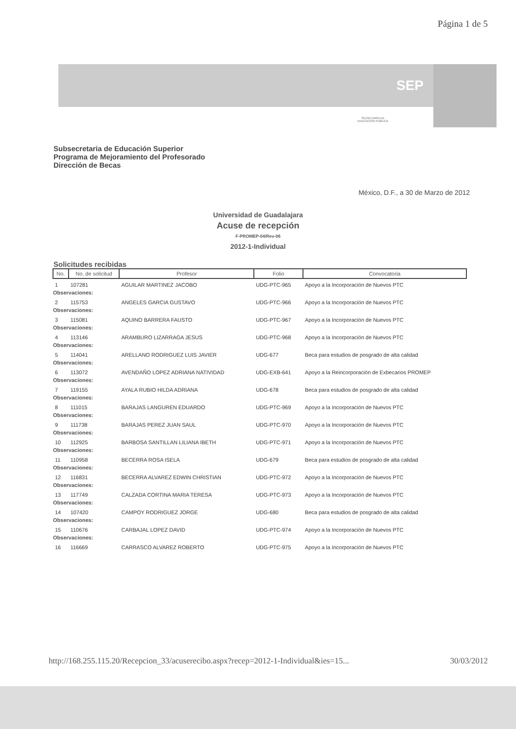Página 1 de 5
SEP
SECRETARÍA DE
EDUCACIÓN PÚBLICA
Subsecretaria de Educación Superior
Programa de Mejoramiento del Profesorado
Dirección de Becas
México, D.F., a 30 de Marzo de 2012
Universidad de Guadalajara
Acuse de recepción
F-PROMEP-04/Rev-06
2012-1-Individual
Solicitudes recibidas
| No. | No. de solicitud | Profesor | Folio | Convocatoria |
| --- | --- | --- | --- | --- |
| 1 | 107281 | AGUILAR MARTINEZ JACOBO | UDG-PTC-965 | Apoyo a la Incorporación de Nuevos PTC |
| Observaciones: | | | | |
| 2 | 115753 | ANGELES GARCIA GUSTAVO | UDG-PTC-966 | Apoyo a la Incorporación de Nuevos PTC |
| Observaciones: | | | | |
| 3 | 115081 | AQUINO BARRERA FAUSTO | UDG-PTC-967 | Apoyo a la Incorporación de Nuevos PTC |
| Observaciones: | | | | |
| 4 | 113146 | ARAMBURO LIZARRAGA JESUS | UDG-PTC-968 | Apoyo a la Incorporación de Nuevos PTC |
| Observaciones: | | | | |
| 5 | 114041 | ARELLANO RODRIGUEZ LUIS JAVIER | UDG-677 | Beca para estudios de posgrado de alta calidad |
| Observaciones: | | | | |
| 6 | 113072 | AVENDAÑO LOPEZ ADRIANA NATIVIDAD | UDG-EXB-641 | Apoyo a la Reincorporación de Exbecarios PROMEP |
| Observaciones: | | | | |
| 7 | 119155 | AYALA RUBIO HILDA ADRIANA | UDG-678 | Beca para estudios de posgrado de alta calidad |
| Observaciones: | | | | |
| 8 | 111015 | BARAJAS LANGUREN EDUARDO | UDG-PTC-969 | Apoyo a la Incorporación de Nuevos PTC |
| Observaciones: | | | | |
| 9 | 111738 | BARAJAS PEREZ JUAN SAUL | UDG-PTC-970 | Apoyo a la Incorporación de Nuevos PTC |
| Observaciones: | | | | |
| 10 | 112925 | BARBOSA SANTILLAN LILIANA IBETH | UDG-PTC-971 | Apoyo a la Incorporación de Nuevos PTC |
| Observaciones: | | | | |
| 11 | 110958 | BECERRA ROSA ISELA | UDG-679 | Beca para estudios de posgrado de alta calidad |
| Observaciones: | | | | |
| 12 | 116831 | BECERRA ALVAREZ EDWIN CHRISTIAN | UDG-PTC-972 | Apoyo a la Incorporación de Nuevos PTC |
| Observaciones: | | | | |
| 13 | 117749 | CALZADA CORTINA MARIA TERESA | UDG-PTC-973 | Apoyo a la Incorporación de Nuevos PTC |
| Observaciones: | | | | |
| 14 | 107420 | CAMPOY RODRIGUEZ JORGE | UDG-680 | Beca para estudios de posgrado de alta calidad |
| Observaciones: | | | | |
| 15 | 110676 | CARBAJAL LOPEZ DAVID | UDG-PTC-974 | Apoyo a la Incorporación de Nuevos PTC |
| Observaciones: | | | | |
| 16 | 116669 | CARRASCO ALVAREZ ROBERTO | UDG-PTC-975 | Apoyo a la Incorporación de Nuevos PTC |
http://168.255.115.20/Recepcion_33/acuserecibo.aspx?recep=2012-1-Individual&ies=15... 30/03/2012